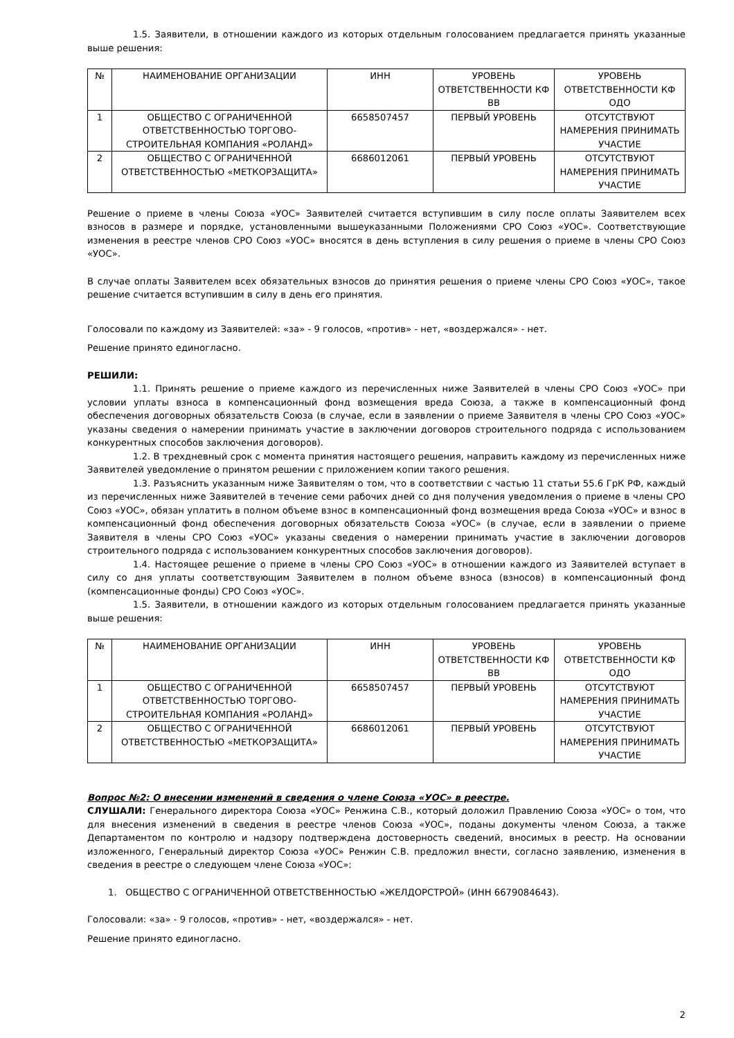1.5. Заявители, в отношении каждого из которых отдельным голосованием предлагается принять указанные выше решения:
| № | НАИМЕНОВАНИЕ ОРГАНИЗАЦИИ | ИНН | УРОВЕНЬ ОТВЕТСТВЕННОСТИ КФ ВВ | УРОВЕНЬ ОТВЕТСТВЕННОСТИ КФ ОДО |
| 1 | ОБЩЕСТВО С ОГРАНИЧЕННОЙ ОТВЕТСТВЕННОСТЬЮ ТОРГОВО-СТРОИТЕЛЬНАЯ КОМПАНИЯ «РОЛАНД» | 6658507457 | ПЕРВЫЙ УРОВЕНЬ | ОТСУТСТВУЮТ НАМЕРЕНИЯ ПРИНИМАТЬ УЧАСТИЕ |
| 2 | ОБЩЕСТВО С ОГРАНИЧЕННОЙ ОТВЕТСТВЕННОСТЬЮ «МЕТКОРЗАЩИТА» | 6686012061 | ПЕРВЫЙ УРОВЕНЬ | ОТСУТСТВУЮТ НАМЕРЕНИЯ ПРИНИМАТЬ УЧАСТИЕ |
Решение о приеме в члены Союза «УОС» Заявителей считается вступившим в силу после оплаты Заявителем всех взносов в размере и порядке, установленными вышеуказанными Положениями СРО Союз «УОС». Соответствующие изменения в реестре членов СРО Союз «УОС» вносятся в день вступления в силу решения о приеме в члены СРО Союз «УОС».
В случае оплаты Заявителем всех обязательных взносов до принятия решения о приеме члены СРО Союз «УОС», такое решение считается вступившим в силу в день его принятия.
Голосовали по каждому из Заявителей: «за» - 9 голосов, «против» - нет, «воздержался» - нет.
Решение принято единогласно.
РЕШИЛИ:
1.1. Принять решение о приеме каждого из перечисленных ниже Заявителей в члены СРО Союз «УОС» при условии уплаты взноса в компенсационный фонд возмещения вреда Союза, а также в компенсационный фонд обеспечения договорных обязательств Союза (в случае, если в заявлении о приеме Заявителя в члены СРО Союз «УОС» указаны сведения о намерении принимать участие в заключении договоров строительного подряда с использованием конкурентных способов заключения договоров).
1.2. В трехдневный срок с момента принятия настоящего решения, направить каждому из перечисленных ниже Заявителей уведомление о принятом решении с приложением копии такого решения.
1.3. Разъяснить указанным ниже Заявителям о том, что в соответствии с частью 11 статьи 55.6 ГрК РФ, каждый из перечисленных ниже Заявителей в течение семи рабочих дней со дня получения уведомления о приеме в члены СРО Союз «УОС», обязан уплатить в полном объеме взнос в компенсационный фонд возмещения вреда Союза «УОС» и взнос в компенсационный фонд обеспечения договорных обязательств Союза «УОС» (в случае, если в заявлении о приеме Заявителя в члены СРО Союз «УОС» указаны сведения о намерении принимать участие в заключении договоров строительного подряда с использованием конкурентных способов заключения договоров).
1.4. Настоящее решение о приеме в члены СРО Союз «УОС» в отношении каждого из Заявителей вступает в силу со дня уплаты соответствующим Заявителем в полном объеме взноса (взносов) в компенсационный фонд (компенсационные фонды) СРО Союз «УОС».
1.5. Заявители, в отношении каждого из которых отдельным голосованием предлагается принять указанные выше решения:
| № | НАИМЕНОВАНИЕ ОРГАНИЗАЦИИ | ИНН | УРОВЕНЬ ОТВЕТСТВЕННОСТИ КФ ВВ | УРОВЕНЬ ОТВЕТСТВЕННОСТИ КФ ОДО |
| 1 | ОБЩЕСТВО С ОГРАНИЧЕННОЙ ОТВЕТСТВЕННОСТЬЮ ТОРГОВО-СТРОИТЕЛЬНАЯ КОМПАНИЯ «РОЛАНД» | 6658507457 | ПЕРВЫЙ УРОВЕНЬ | ОТСУТСТВУЮТ НАМЕРЕНИЯ ПРИНИМАТЬ УЧАСТИЕ |
| 2 | ОБЩЕСТВО С ОГРАНИЧЕННОЙ ОТВЕТСТВЕННОСТЬЮ «МЕТКОРЗАЩИТА» | 6686012061 | ПЕРВЫЙ УРОВЕНЬ | ОТСУТСТВУЮТ НАМЕРЕНИЯ ПРИНИМАТЬ УЧАСТИЕ |
Вопрос №2: О внесении изменений в сведения о члене Союза «УОС» в реестре.
СЛУШАЛИ: Генерального директора Союза «УОС» Ренжина С.В., который доложил Правлению Союза «УОС» о том, что для внесения изменений в сведения в реестре членов Союза «УОС», поданы документы членом Союза, а также Департаментом по контролю и надзору подтверждена достоверность сведений, вносимых в реестр. На основании изложенного, Генеральный директор Союза «УОС» Ренжин С.В. предложил внести, согласно заявлению, изменения в сведения в реестре о следующем члене Союза «УОС»:
1. ОБЩЕСТВО С ОГРАНИЧЕННОЙ ОТВЕТСТВЕННОСТЬЮ «ЖЕЛДОРСТРОЙ» (ИНН 6679084643).
Голосовали: «за» - 9 голосов, «против» - нет, «воздержался» - нет.
Решение принято единогласно.
2